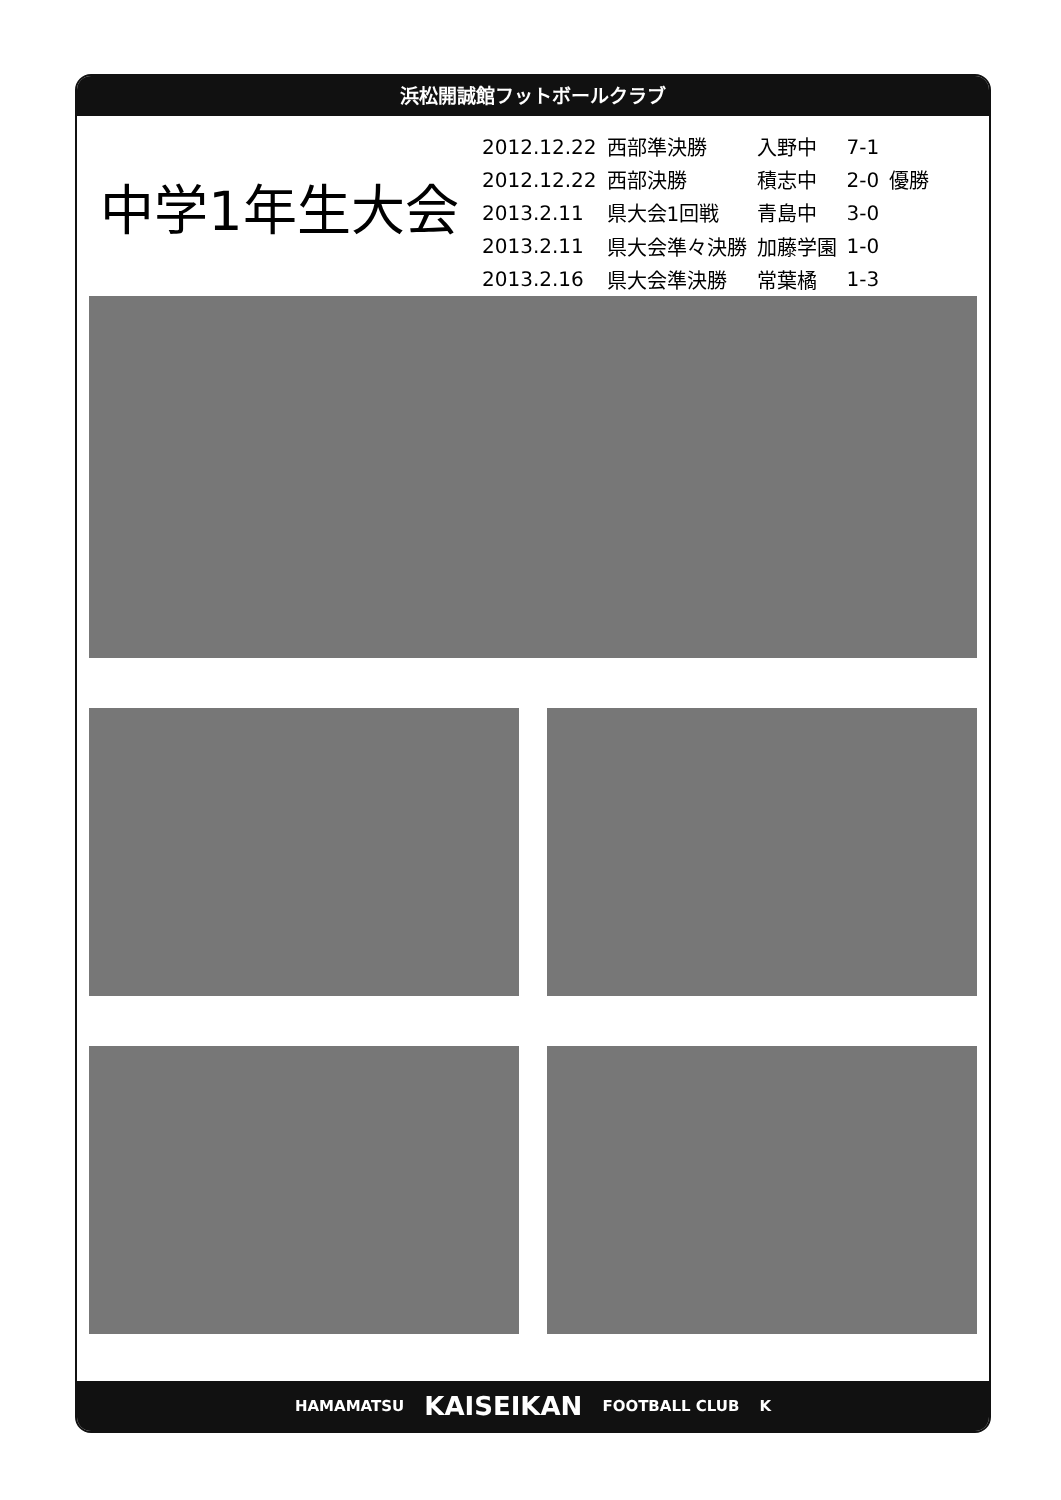浜松開誠館フットボールクラブ
中学1年生大会
| 2012.12.22 | 西部準決勝 | 入野中 | 7-1 | |
| 2012.12.22 | 西部決勝 | 積志中 | 2-0 | 優勝 |
| 2013.2.11 | 県大会1回戦 | 青島中 | 3-0 | |
| 2013.2.11 | 県大会準々決勝 | 加藤学園 | 1-0 | |
| 2013.2.16 | 県大会準決勝 | 常葉橘 | 1-3 | |
HAMAMATSU KAISEIKAN FOOTBALL CLUB K